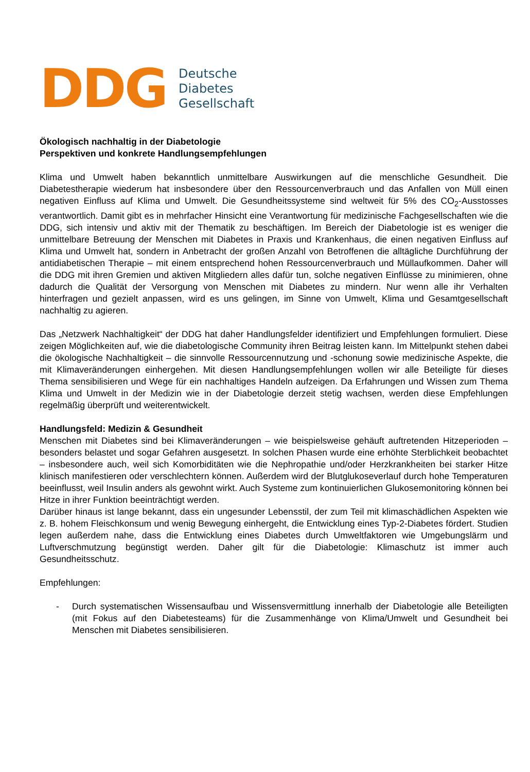DDG
Deutsche
Diabetes
Gesellschaft
Ökologisch nachhaltig in der Diabetologie
Perspektiven und konkrete Handlungsempfehlungen
Klima und Umwelt haben bekanntlich unmittelbare Auswirkungen auf die menschliche Gesundheit. Die Diabetestherapie wiederum hat insbesondere über den Ressourcenverbrauch und das Anfallen von Müll einen negativen Einfluss auf Klima und Umwelt. Die Gesundheitssysteme sind weltweit für 5% des CO<sub>2</sub>-Ausstosses verantwortlich. Damit gibt es in mehrfacher Hinsicht eine Verantwortung für medizinische Fachgesellschaften wie die DDG, sich intensiv und aktiv mit der Thematik zu beschäftigen. Im Bereich der Diabetologie ist es weniger die unmittelbare Betreuung der Menschen mit Diabetes in Praxis und Krankenhaus, die einen negativen Einfluss auf Klima und Umwelt hat, sondern in Anbetracht der großen Anzahl von Betroffenen die alltägliche Durchführung der antidiabetischen Therapie – mit einem entsprechend hohen Ressourcenverbrauch und Müllaufkommen. Daher will die DDG mit ihren Gremien und aktiven Mitgliedern alles dafür tun, solche negativen Einflüsse zu minimieren, ohne dadurch die Qualität der Versorgung von Menschen mit Diabetes zu mindern. Nur wenn alle ihr Verhalten hinterfragen und gezielt anpassen, wird es uns gelingen, im Sinne von Umwelt, Klima und Gesamtgesellschaft nachhaltig zu agieren.
Das „Netzwerk Nachhaltigkeit“ der DDG hat daher Handlungsfelder identifiziert und Empfehlungen formuliert. Diese zeigen Möglichkeiten auf, wie die diabetologische Community ihren Beitrag leisten kann. Im Mittelpunkt stehen dabei die ökologische Nachhaltigkeit – die sinnvolle Ressourcennutzung und -schonung sowie medizinische Aspekte, die mit Klimaveränderungen einhergehen. Mit diesen Handlungsempfehlungen wollen wir alle Beteiligte für dieses Thema sensibilisieren und Wege für ein nachhaltiges Handeln aufzeigen. Da Erfahrungen und Wissen zum Thema Klima und Umwelt in der Medizin wie in der Diabetologie derzeit stetig wachsen, werden diese Empfehlungen regelmäßig überprüft und weiterentwickelt.
Handlungsfeld: Medizin & Gesundheit
Menschen mit Diabetes sind bei Klimaveränderungen – wie beispielsweise gehäuft auftretenden Hitzeperioden – besonders belastet und sogar Gefahren ausgesetzt. In solchen Phasen wurde eine erhöhte Sterblichkeit beobachtet – insbesondere auch, weil sich Komorbiditäten wie die Nephropathie und/oder Herzkrankheiten bei starker Hitze klinisch manifestieren oder verschlechtern können. Außerdem wird der Blutglukoseverlauf durch hohe Temperaturen beeinflusst, weil Insulin anders als gewohnt wirkt. Auch Systeme zum kontinuierlichen Glukosemonitoring können bei Hitze in ihrer Funktion beeinträchtigt werden.
Darüber hinaus ist lange bekannt, dass ein ungesunder Lebensstil, der zum Teil mit klimaschädlichen Aspekten wie z. B. hohem Fleischkonsum und wenig Bewegung einhergeht, die Entwicklung eines Typ-2-Diabetes fördert. Studien legen außerdem nahe, dass die Entwicklung eines Diabetes durch Umweltfaktoren wie Umgebungslärm und Luftverschmutzung begünstigt werden. Daher gilt für die Diabetologie: Klimaschutz ist immer auch Gesundheitsschutz.
Empfehlungen:
- Durch systematischen Wissensaufbau und Wissensvermittlung innerhalb der Diabetologie alle Beteiligten (mit Fokus auf den Diabetesteams) für die Zusammenhänge von Klima/Umwelt und Gesundheit bei Menschen mit Diabetes sensibilisieren.